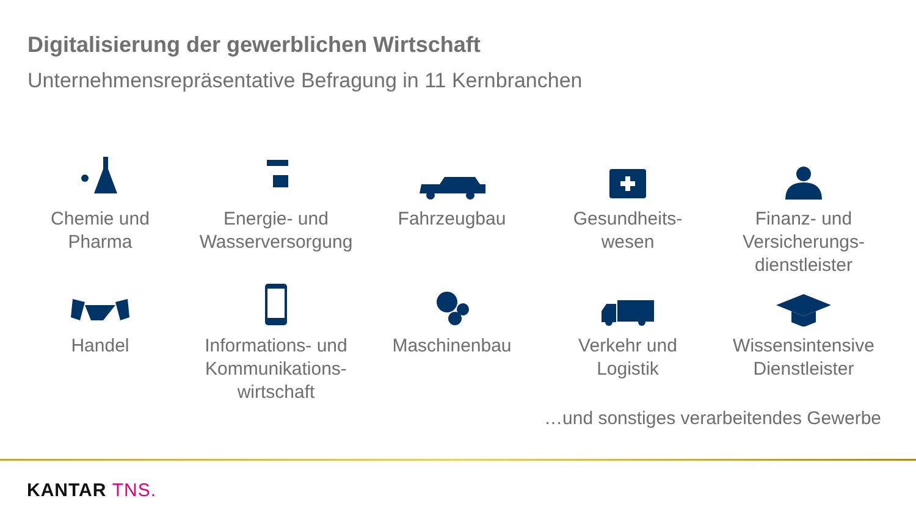Digitalisierung der gewerblichen Wirtschaft
Unternehmensrepräsentative Befragung in 11 Kernbranchen
Chemie und
Pharma
Energie- und
Wasserversorgung
Fahrzeugbau Gesundheits-
wesen
Finanz- und
Versicherungs-
dienstleister
Handel Informations- und
Kommunikations-
wirtschaft
Maschinenbau Verkehr und
Logistik
Wissensintensive
Dienstleister
…und sonstiges verarbeitendes Gewerbe
KANTAR TNS.